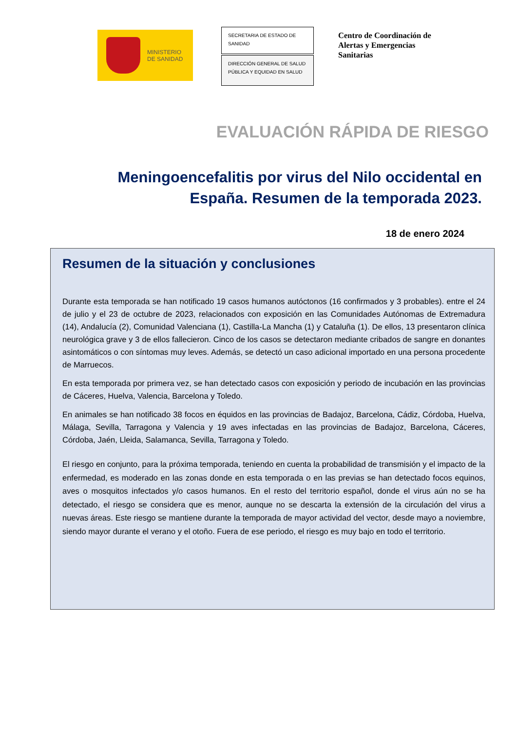MINISTERIO
DE SANIDAD
SECRETARIA DE ESTADO DE SANIDAD
DIRECCIÓN GENERAL DE SALUD PÚBLICA Y EQUIDAD EN SALUD
Centro de Coordinación de
Alertas y Emergencias
Sanitarias
EVALUACIÓN RÁPIDA DE RIESGO
Meningoencefalitis por virus del Nilo occidental en España. Resumen de la temporada 2023.
18 de enero 2024
Resumen de la situación y conclusiones
Durante esta temporada se han notificado 19 casos humanos autóctonos (16 confirmados y 3 probables). entre el 24 de julio y el 23 de octubre de 2023, relacionados con exposición en las Comunidades Autónomas de Extremadura (14), Andalucía (2), Comunidad Valenciana (1), Castilla-La Mancha (1) y Cataluña (1). De ellos, 13 presentaron clínica neurológica grave y 3 de ellos fallecieron. Cinco de los casos se detectaron mediante cribados de sangre en donantes asintomáticos o con síntomas muy leves. Además, se detectó un caso adicional importado en una persona procedente de Marruecos.
En esta temporada por primera vez, se han detectado casos con exposición y periodo de incubación en las provincias de Cáceres, Huelva, Valencia, Barcelona y Toledo.
En animales se han notificado 38 focos en équidos en las provincias de Badajoz, Barcelona, Cádiz, Córdoba, Huelva, Málaga, Sevilla, Tarragona y Valencia y 19 aves infectadas en las provincias de Badajoz, Barcelona, Cáceres, Córdoba, Jaén, Lleida, Salamanca, Sevilla, Tarragona y Toledo.
El riesgo en conjunto, para la próxima temporada, teniendo en cuenta la probabilidad de transmisión y el impacto de la enfermedad, es moderado en las zonas donde en esta temporada o en las previas se han detectado focos equinos, aves o mosquitos infectados y/o casos humanos. En el resto del territorio español, donde el virus aún no se ha detectado, el riesgo se considera que es menor, aunque no se descarta la extensión de la circulación del virus a nuevas áreas. Este riesgo se mantiene durante la temporada de mayor actividad del vector, desde mayo a noviembre, siendo mayor durante el verano y el otoño. Fuera de ese periodo, el riesgo es muy bajo en todo el territorio.